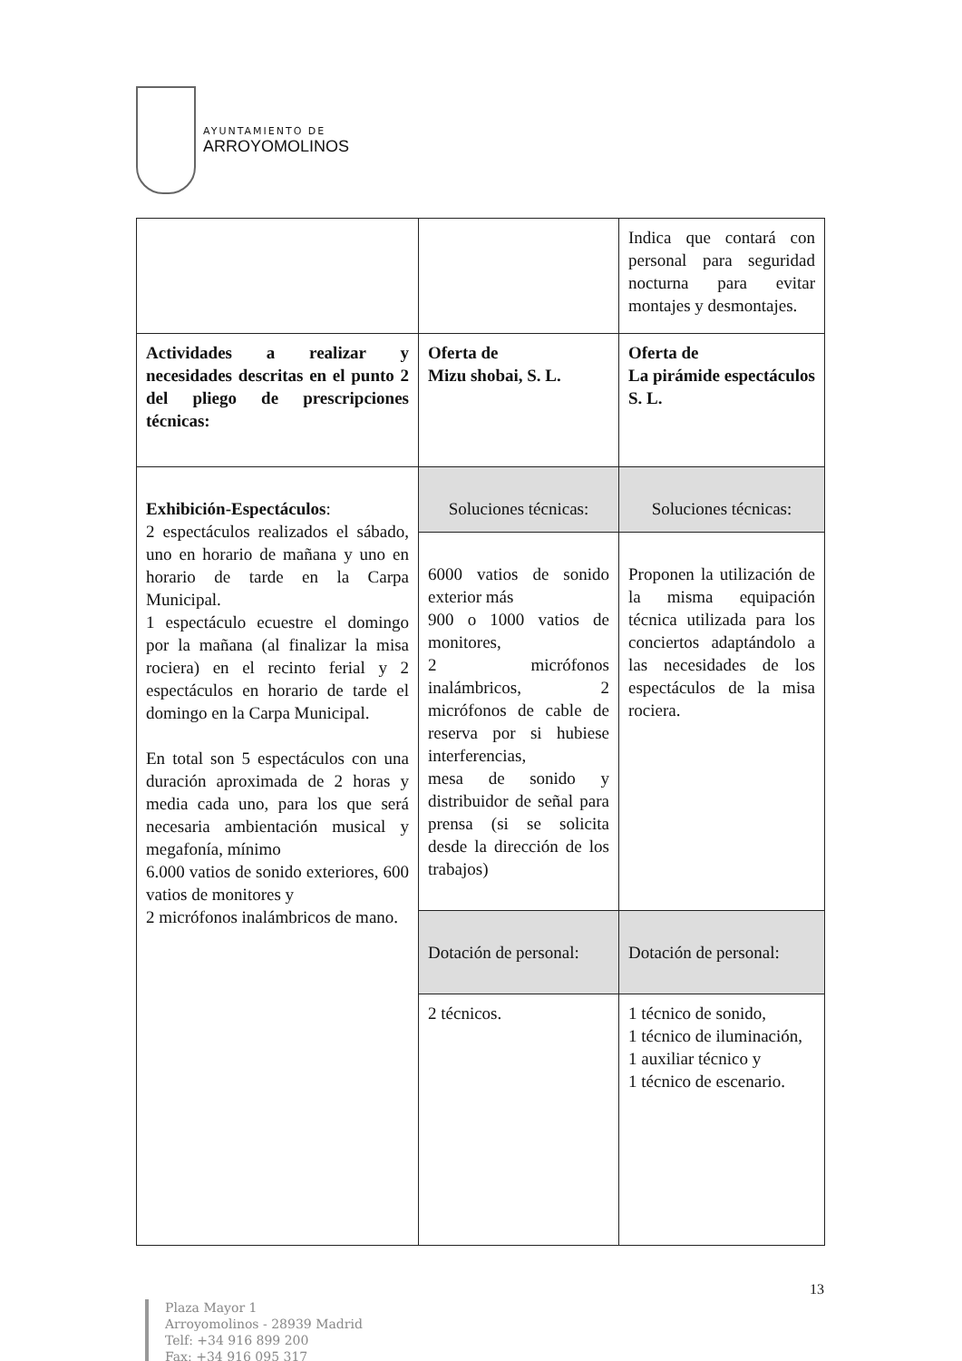AYUNTAMIENTO DE
ARROYOMOLINOS
| | | Indica que contará con personal para seguridad nocturna para evitar montajes y desmontajes. |
| Actividades a realizar y necesidades descritas en el punto 2 del pliego de prescripciones técnicas: | Oferta de Mizu shobai, S. L. | Oferta de La pirámide espectáculos S. L. |
| Exhibición-Espectáculos : 2 espectáculos realizados el sábado, uno en horario de mañana y uno en horario de tarde en la Carpa Municipal. 1 espectáculo ecuestre el domingo por la mañana (al finalizar la misa rociera) en el recinto ferial y 2 espectáculos en horario de tarde el domingo en la Carpa Municipal. En total son 5 espectáculos con una duración aproximada de 2 horas y media cada uno, para los que será necesaria ambientación musical y megafonía, mínimo 6.000 vatios de sonido exteriores, 600 vatios de monitores y 2 micrófonos inalámbricos de mano. | Soluciones técnicas: | Soluciones técnicas: |
| | 6000 vatios de sonido exterior más 900 o 1000 vatios de monitores, 2 micrófonos inalámbricos, 2 micrófonos de cable de reserva por si hubiese interferencias, mesa de sonido y distribuidor de señal para prensa (si se solicita desde la dirección de los trabajos) | Proponen la utilización de la misma equipación técnica utilizada para los conciertos adaptándolo a las necesidades de los espectáculos de la misa rociera. |
| | Dotación de personal: | Dotación de personal: |
| | 2 técnicos. | 1 técnico de sonido, 1 técnico de iluminación, 1 auxiliar técnico y 1 técnico de escenario. |
13
Plaza Mayor 1
Arroyomolinos - 28939 Madrid
Telf: +34 916 899 200
Fax: +34 916 095 317